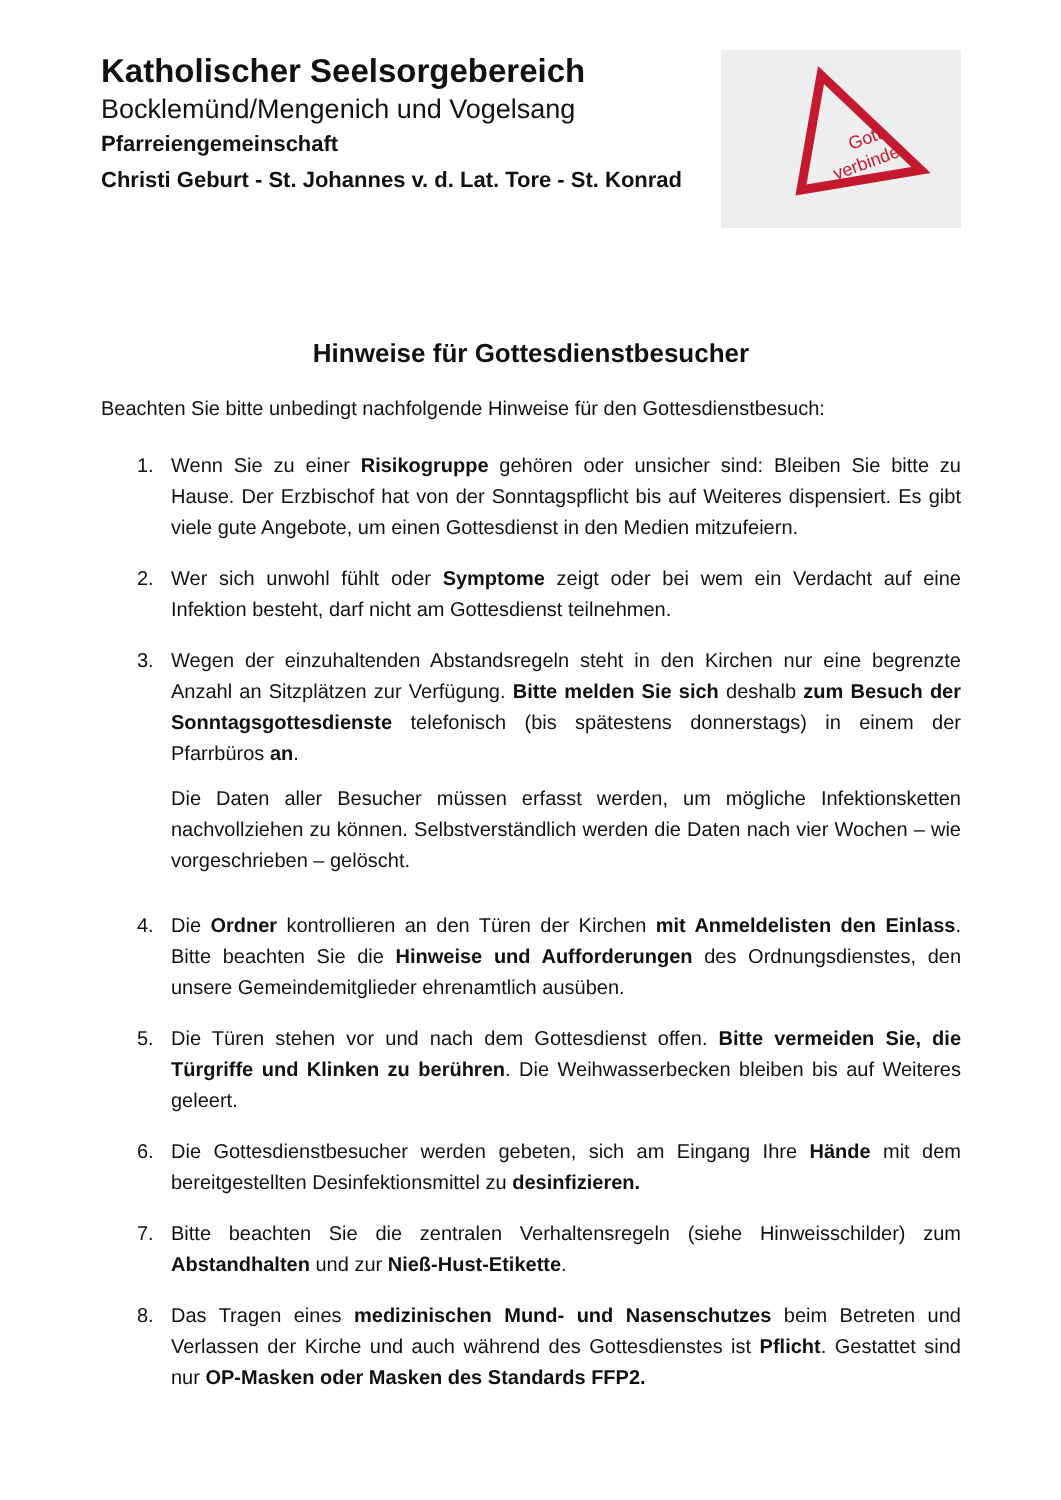Katholischer Seelsorgebereich
Bocklemünd/Mengenich und Vogelsang
Pfarreiengemeinschaft
Christi Geburt - St. Johannes v. d. Lat. Tore - St. Konrad
Gott
verbindet
Hinweise für Gottesdienstbesucher
Beachten Sie bitte unbedingt nachfolgende Hinweise für den Gottesdienstbesuch:
1. Wenn Sie zu einer Risikogruppe gehören oder unsicher sind: Bleiben Sie bitte zu Hause. Der Erzbischof hat von der Sonntagspflicht bis auf Weiteres dispensiert. Es gibt viele gute Angebote, um einen Gottesdienst in den Medien mitzufeiern.
2. Wer sich unwohl fühlt oder Symptome zeigt oder bei wem ein Verdacht auf eine Infektion besteht, darf nicht am Gottesdienst teilnehmen.
3. Wegen der einzuhaltenden Abstandsregeln steht in den Kirchen nur eine begrenzte Anzahl an Sitzplätzen zur Verfügung. Bitte melden Sie sich deshalb zum Besuch der Sonntagsgottesdienste telefonisch (bis spätestens donnerstags) in einem der Pfarrbüros an.
Die Daten aller Besucher müssen erfasst werden, um mögliche Infektionsketten nachvollziehen zu können. Selbstverständlich werden die Daten nach vier Wochen – wie vorgeschrieben – gelöscht.
4. Die Ordner kontrollieren an den Türen der Kirchen mit Anmeldelisten den Einlass. Bitte beachten Sie die Hinweise und Aufforderungen des Ordnungsdienstes, den unsere Gemeindemitglieder ehrenamtlich ausüben.
5. Die Türen stehen vor und nach dem Gottesdienst offen. Bitte vermeiden Sie, die Türgriffe und Klinken zu berühren. Die Weihwasserbecken bleiben bis auf Weiteres geleert.
6. Die Gottesdienstbesucher werden gebeten, sich am Eingang Ihre Hände mit dem bereitgestellten Desinfektionsmittel zu desinfizieren.
7. Bitte beachten Sie die zentralen Verhaltensregeln (siehe Hinweisschilder) zum Abstandhalten und zur Nieß-Hust-Etikette.
8. Das Tragen eines medizinischen Mund- und Nasenschutzes beim Betreten und Verlassen der Kirche und auch während des Gottesdienstes ist Pflicht. Gestattet sind nur OP-Masken oder Masken des Standards FFP2.